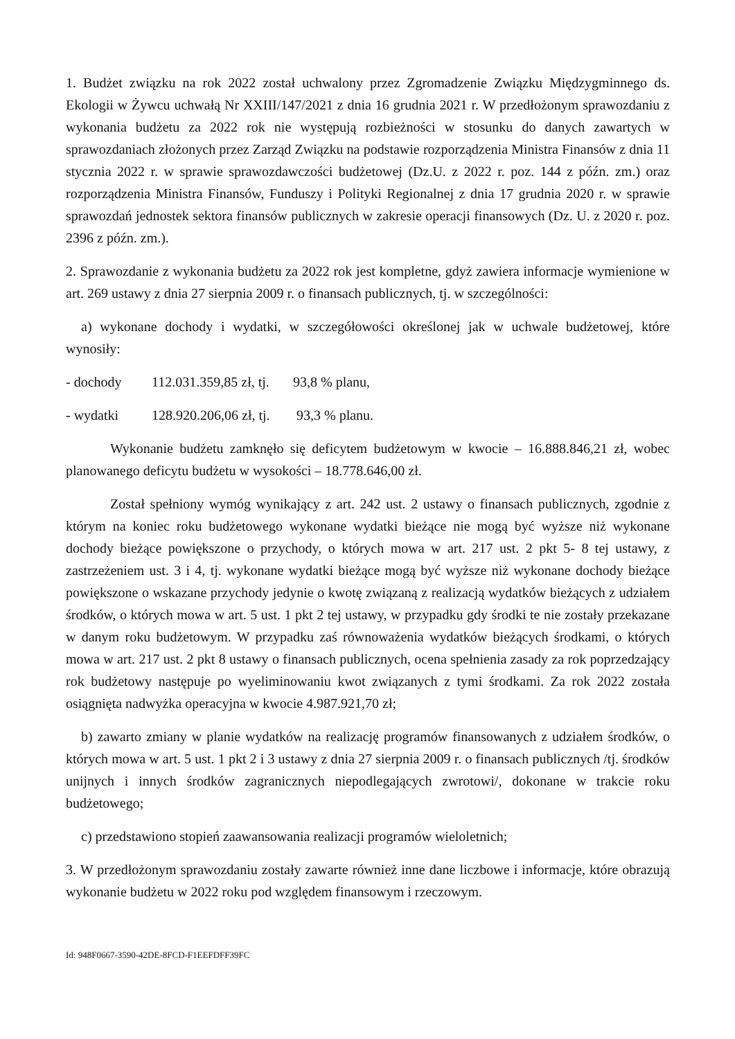1. Budżet związku na rok 2022 został uchwalony przez Zgromadzenie Związku Międzygminnego ds. Ekologii w Żywcu uchwałą Nr XXIII/147/2021 z dnia 16 grudnia 2021 r. W przedłożonym sprawozdaniu z wykonania budżetu za 2022 rok nie występują rozbieżności w stosunku do danych zawartych w sprawozdaniach złożonych przez Zarząd Związku na podstawie rozporządzenia Ministra Finansów z dnia 11 stycznia 2022 r. w sprawie sprawozdawczości budżetowej (Dz.U. z 2022 r. poz. 144 z późn. zm.) oraz rozporządzenia Ministra Finansów, Funduszy i Polityki Regionalnej z dnia 17 grudnia 2020 r. w sprawie sprawozdań jednostek sektora finansów publicznych w zakresie operacji finansowych (Dz. U. z 2020 r. poz. 2396 z późn. zm.).
2. Sprawozdanie z wykonania budżetu za 2022 rok jest kompletne, gdyż zawiera informacje wymienione w art. 269 ustawy z dnia 27 sierpnia 2009 r. o finansach publicznych, tj. w szczególności:
a) wykonane dochody i wydatki, w szczegółowości określonej jak w uchwale budżetowej, które wynosiły:
- dochody 112.031.359,85 zł, tj. 93,8 % planu,
- wydatki 128.920.206,06 zł, tj. 93,3 % planu.
Wykonanie budżetu zamknęło się deficytem budżetowym w kwocie – 16.888.846,21 zł, wobec planowanego deficytu budżetu w wysokości – 18.778.646,00 zł.
Został spełniony wymóg wynikający z art. 242 ust. 2 ustawy o finansach publicznych, zgodnie z którym na koniec roku budżetowego wykonane wydatki bieżące nie mogą być wyższe niż wykonane dochody bieżące powiększone o przychody, o których mowa w art. 217 ust. 2 pkt 5- 8 tej ustawy, z zastrzeżeniem ust. 3 i 4, tj. wykonane wydatki bieżące mogą być wyższe niż wykonane dochody bieżące powiększone o wskazane przychody jedynie o kwotę związaną z realizacją wydatków bieżących z udziałem środków, o których mowa w art. 5 ust. 1 pkt 2 tej ustawy, w przypadku gdy środki te nie zostały przekazane w danym roku budżetowym. W przypadku zaś równoważenia wydatków bieżących środkami, o których mowa w art. 217 ust. 2 pkt 8 ustawy o finansach publicznych, ocena spełnienia zasady za rok poprzedzający rok budżetowy następuje po wyeliminowaniu kwot związanych z tymi środkami. Za rok 2022 została osiągnięta nadwyżka operacyjna w kwocie 4.987.921,70 zł;
b) zawarto zmiany w planie wydatków na realizację programów finansowanych z udziałem środków, o których mowa w art. 5 ust. 1 pkt 2 i 3 ustawy z dnia 27 sierpnia 2009 r. o finansach publicznych /tj. środków unijnych i innych środków zagranicznych niepodlegających zwrotowi/, dokonane w trakcie roku budżetowego;
c) przedstawiono stopień zaawansowania realizacji programów wieloletnich;
3. W przedłożonym sprawozdaniu zostały zawarte również inne dane liczbowe i informacje, które obrazują wykonanie budżetu w 2022 roku pod względem finansowym i rzeczowym.
Id: 948F0667-3590-42DE-8FCD-F1EEFDFF39FC